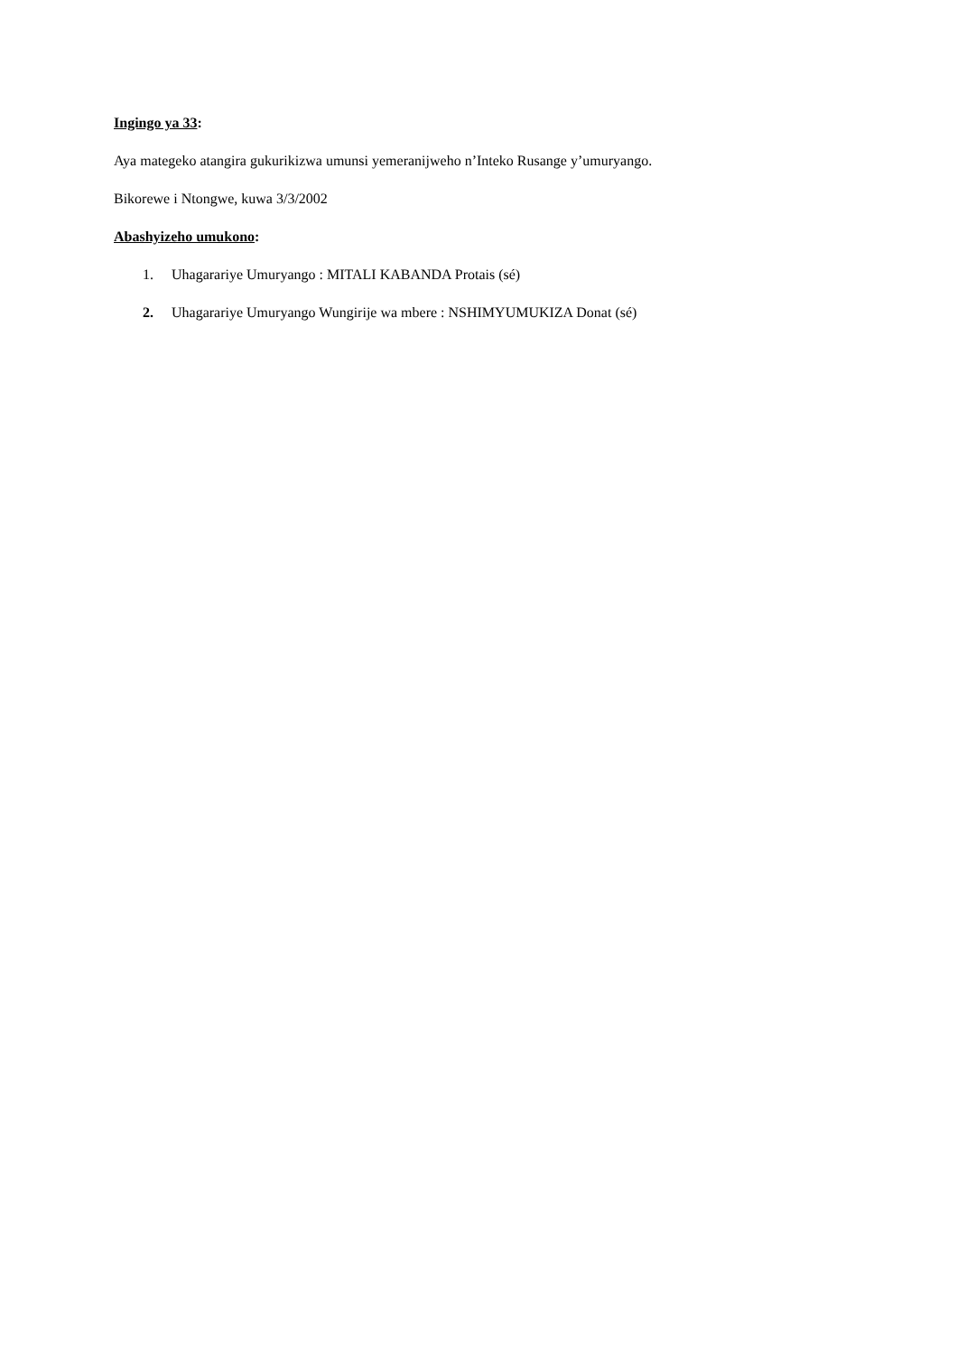Ingingo ya 33:
Aya mategeko atangira gukurikizwa umunsi yemeranijweho n’Inteko Rusange y’umuryango.
Bikorewe i Ntongwe, kuwa 3/3/2002
Abashyizeho umukono:
1. Uhagarariye Umuryango : MITALI KABANDA Protais (sé)
2. Uhagarariye Umuryango Wungirije wa mbere : NSHIMYUMUKIZA Donat (sé)